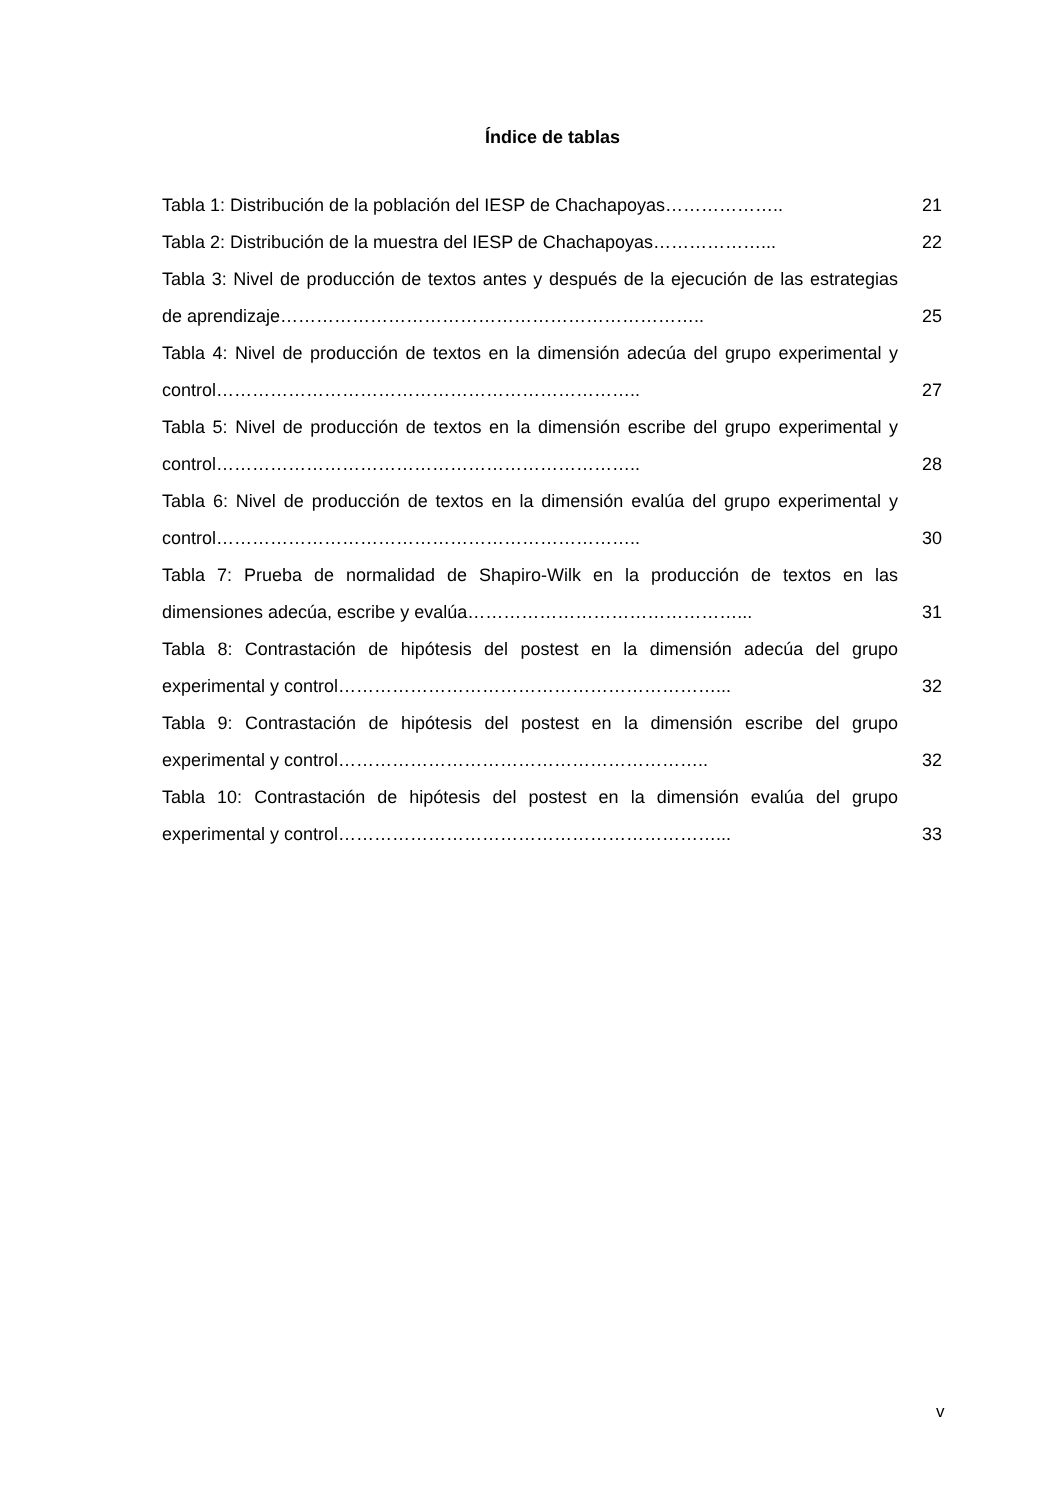Índice de tablas
Tabla 1: Distribución de la población del IESP de Chachapoyas………………..
21
Tabla 2: Distribución de la muestra del IESP de Chachapoyas………………... 22
Tabla 3: Nivel de producción de textos antes y después de la ejecución de las estrategias de aprendizaje……………………………………………………………..
25
Tabla 4: Nivel de producción de textos en la dimensión adecúa del grupo experimental y control……………………………………………………………..
27
Tabla 5: Nivel de producción de textos en la dimensión escribe del grupo experimental y control……………………………………………………………..
28
Tabla 6: Nivel de producción de textos en la dimensión evalúa del grupo experimental y control……………………………………………………………..
30
Tabla 7: Prueba de normalidad de Shapiro-Wilk en la producción de textos en las dimensiones adecúa, escribe y evalúa………………………………………...
31
Tabla 8: Contrastación de hipótesis del postest en la dimensión adecúa del grupo experimental y control………………………………………………………...
32
Tabla 9: Contrastación de hipótesis del postest en la dimensión escribe del grupo experimental y control……………………………………………………..
32
Tabla 10: Contrastación de hipótesis del postest en la dimensión evalúa del grupo experimental y control………………………………………………………...
33
v